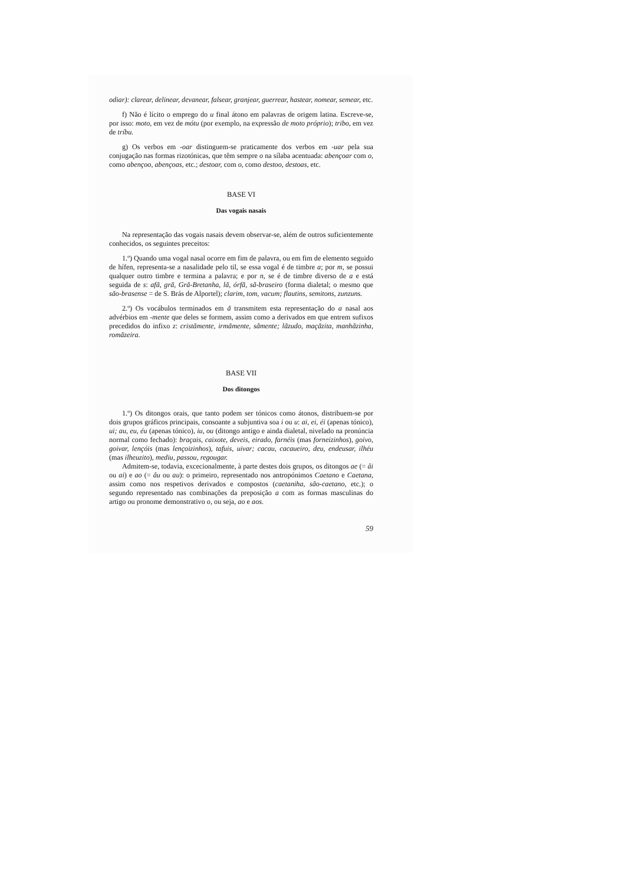odiar): clarear, delinear, devanear, falsear, granjear, guerrear, hastear, nomear, semear, etc.
f) Não é lícito o emprego do u final átono em palavras de origem latina. Escreve-se, por isso: moto, em vez de mótu (por exemplo, na expressão de moto próprio); tribo, em vez de tríbu.
g) Os verbos em -oar distinguem-se praticamente dos verbos em -uar pela sua conjugação nas formas rizotónicas, que têm sempre o na sílaba acentuada: abençoar com o, como abençoo, abençoas, etc.; destoar, com o, como destoo, destoas, etc.
BASE VI
Das vogais nasais
Na representação das vogais nasais devem observar-se, além de outros suficientemente conhecidos, os seguintes preceitos:
1.º) Quando uma vogal nasal ocorre em fim de palavra, ou em fim de elemento seguido de hífen, representa-se a nasalidade pelo til, se essa vogal é de timbre a; por m, se possui qualquer outro timbre e termina a palavra; e por n, se é de timbre diverso de a e está seguida de s: afã, grã, Grã-Bretanha, lã, órfã, sã-braseiro (forma dialetal; o mesmo que são-brasense = de S. Brás de Alportel); clarim, tom, vacum; flautins, semitons, zunzuns.
2.º) Os vocábulos terminados em ã transmitem esta representação do a nasal aos advérbios em -mente que deles se formem, assim como a derivados em que entrem sufixos precedidos do infixo z: cristãmente, irmãmente, sãmente; lãzudo, maçãzita, manhãzinha, romãzeira.
BASE VII
Dos ditongos
1.º) Os ditongos orais, que tanto podem ser tónicos como átonos, distribuem-se por dois grupos gráficos principais, consoante a subjuntiva soa i ou u: ai, ei, éi (apenas tónico), ui; au, eu, éu (apenas tónico), iu, ou (ditongo antigo e ainda dialetal, nivelado na pronúncia normal como fechado): braçais, caixote, deveis, eirado, farnéis (mas forneizinhos), goivo, goivar, lençóis (mas lençoizinhos), tafuis, uivar; cacau, cacaueiro, deu, endeusar, ilhéu (mas ilheuzito), mediu, passou, regougar.
Admitem-se, todavia, excecionalmente, à parte destes dois grupos, os ditongos ae (= âi ou ai) e ao (= âu ou au): o primeiro, representado nos antropónimos Caetano e Caetana, assim como nos respetivos derivados e compostos (caetaniha, são-caetano, etc.); o segundo representado nas combinações da preposição a com as formas masculinas do artigo ou pronome demonstrativo o, ou seja, ao e aos.
59